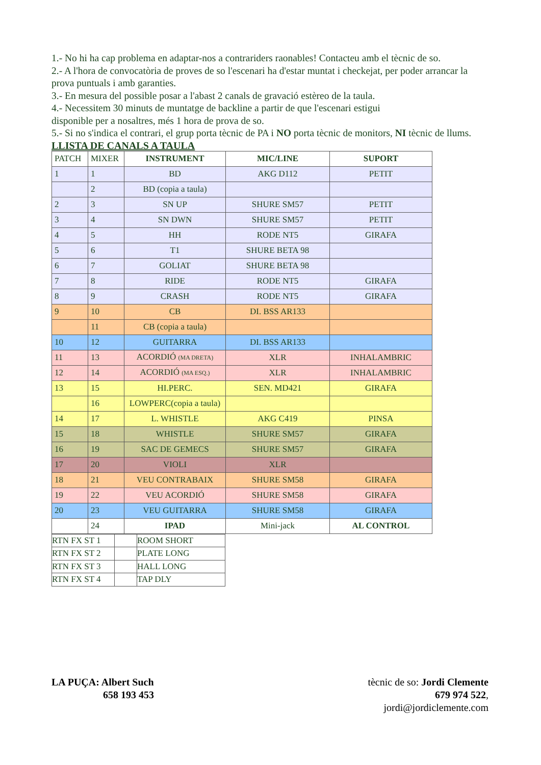1.- No hi ha cap problema en adaptar-nos a contrariders raonables! Contacteu amb el tècnic de so.
2.- A l'hora de convocatòria de proves de so l'escenari ha d'estar muntat i checkejat, per poder arrancar la prova puntuals i amb garanties.
3.- En mesura del possible posar a l'abast 2 canals de gravació estèreo de la taula.
4.- Necessitem 30 minuts de muntatge de backline a partir de que l'escenari estigui
disponible per a nosaltres, més 1 hora de prova de so.
5.- Si no s'indica el contrari, el grup porta tècnic de PA i NO porta tècnic de monitors, NI tècnic de llums.
LLISTA DE CANALS A TAULA
| PATCH | MIXER | INSTRUMENT | MIC/LINE | SUPORT |
| 1 | 1 | BD | AKG D112 | PETIT |
| | 2 | BD (copia a taula) | | |
| 2 | 3 | SN UP | SHURE SM57 | PETIT |
| 3 | 4 | SN DWN | SHURE SM57 | PETIT |
| 4 | 5 | HH | RODE NT5 | GIRAFA |
| 5 | 6 | T1 | SHURE BETA 98 | |
| 6 | 7 | GOLIAT | SHURE BETA 98 | |
| 7 | 8 | RIDE | RODE NT5 | GIRAFA |
| 8 | 9 | CRASH | RODE NT5 | GIRAFA |
| 9 | 10 | CB | DI. BSS AR133 | |
| | 11 | CB (copia a taula) | | |
| 10 | 12 | GUITARRA | DI. BSS AR133 | |
| 11 | 13 | ACORDIÓ (MA DRETA) | XLR | INHALAMBRIC |
| 12 | 14 | ACORDIÓ (MA ESQ.) | XLR | INHALAMBRIC |
| 13 | 15 | HI.PERC. | SEN. MD421 | GIRAFA |
| | 16 | LOWPERC(copia a taula) | | |
| 14 | 17 | L. WHISTLE | AKG C419 | PINSA |
| 15 | 18 | WHISTLE | SHURE SM57 | GIRAFA |
| 16 | 19 | SAC DE GEMECS | SHURE SM57 | GIRAFA |
| 17 | 20 | VIOLI | XLR | |
| 18 | 21 | VEU CONTRABAIX | SHURE SM58 | GIRAFA |
| 19 | 22 | VEU ACORDIÓ | SHURE SM58 | GIRAFA |
| 20 | 23 | VEU GUITARRA | SHURE SM58 | GIRAFA |
| | 24 | IPAD | Mini-jack | AL CONTROL |
| RTN FX ST 1 | | ROOM SHORT |
| RTN FX ST 2 | | PLATE LONG |
| RTN FX ST 3 | | HALL LONG |
| RTN FX ST 4 | | TAP DLY |
LA PUÇA: Albert Such
658 193 453
tècnic de so: Jordi Clemente
679 974 522,
jordi@jordiclemente.com